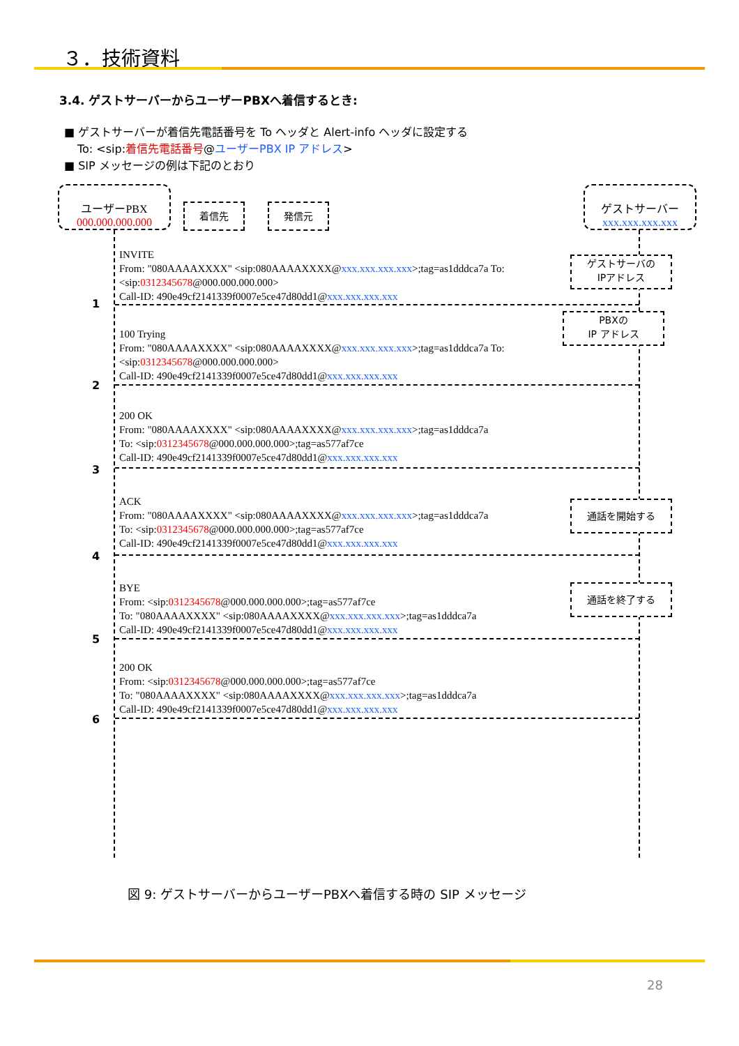３．技術資料
3.4. ゲストサーバーからユーザーPBXへ着信するとき:
■ ゲストサーバーが着信先電話番号を To ヘッダと Alert-info ヘッダに設定する
To: <sip:着信先電話番号@ユーザーPBX IP アドレス>
■ SIP メッセージの例は下記のとおり
ユーザーPBX
000.000.000.000
着信先 発信元
ゲストサーバー
xxx.xxx.xxx.xxx
ゲストサーバの
IPアドレス
PBXの
IP アドレス
通話を開始する
通話を終了する
INVITE
From: "080AAAAXXXX" <sip:080AAAAXXXX@xxx.xxx.xxx.xxx>;tag=as1dddca7a To:
<sip:0312345678@000.000.000.000>
Call-ID: 490e49cf2141339f0007e5ce47d80dd1@xxx.xxx.xxx.xxx
1
100 Trying
From: "080AAAAXXXX" <sip:080AAAAXXXX@xxx.xxx.xxx.xxx>;tag=as1dddca7a To:
<sip:0312345678@000.000.000.000>
Call-ID: 490e49cf2141339f0007e5ce47d80dd1@xxx.xxx.xxx.xxx
2
200 OK
From: "080AAAAXXXX" <sip:080AAAAXXXX@xxx.xxx.xxx.xxx>;tag=as1dddca7a
To: <sip:0312345678@000.000.000.000>;tag=as577af7ce
Call-ID: 490e49cf2141339f0007e5ce47d80dd1@xxx.xxx.xxx.xxx
3
ACK
From: "080AAAAXXXX" <sip:080AAAAXXXX@xxx.xxx.xxx.xxx>;tag=as1dddca7a
To: <sip:0312345678@000.000.000.000>;tag=as577af7ce
Call-ID: 490e49cf2141339f0007e5ce47d80dd1@xxx.xxx.xxx.xxx
4
BYE
From: <sip:0312345678@000.000.000.000>;tag=as577af7ce
To: "080AAAAXXXX" <sip:080AAAAXXXX@xxx.xxx.xxx.xxx>;tag=as1dddca7a
Call-ID: 490e49cf2141339f0007e5ce47d80dd1@xxx.xxx.xxx.xxx
5
200 OK
From: <sip:0312345678@000.000.000.000>;tag=as577af7ce
To: "080AAAAXXXX" <sip:080AAAAXXXX@xxx.xxx.xxx.xxx>;tag=as1dddca7a
Call-ID: 490e49cf2141339f0007e5ce47d80dd1@xxx.xxx.xxx.xxx
6
図 9: ゲストサーバーからユーザーPBXへ着信する時の SIP メッセージ
28